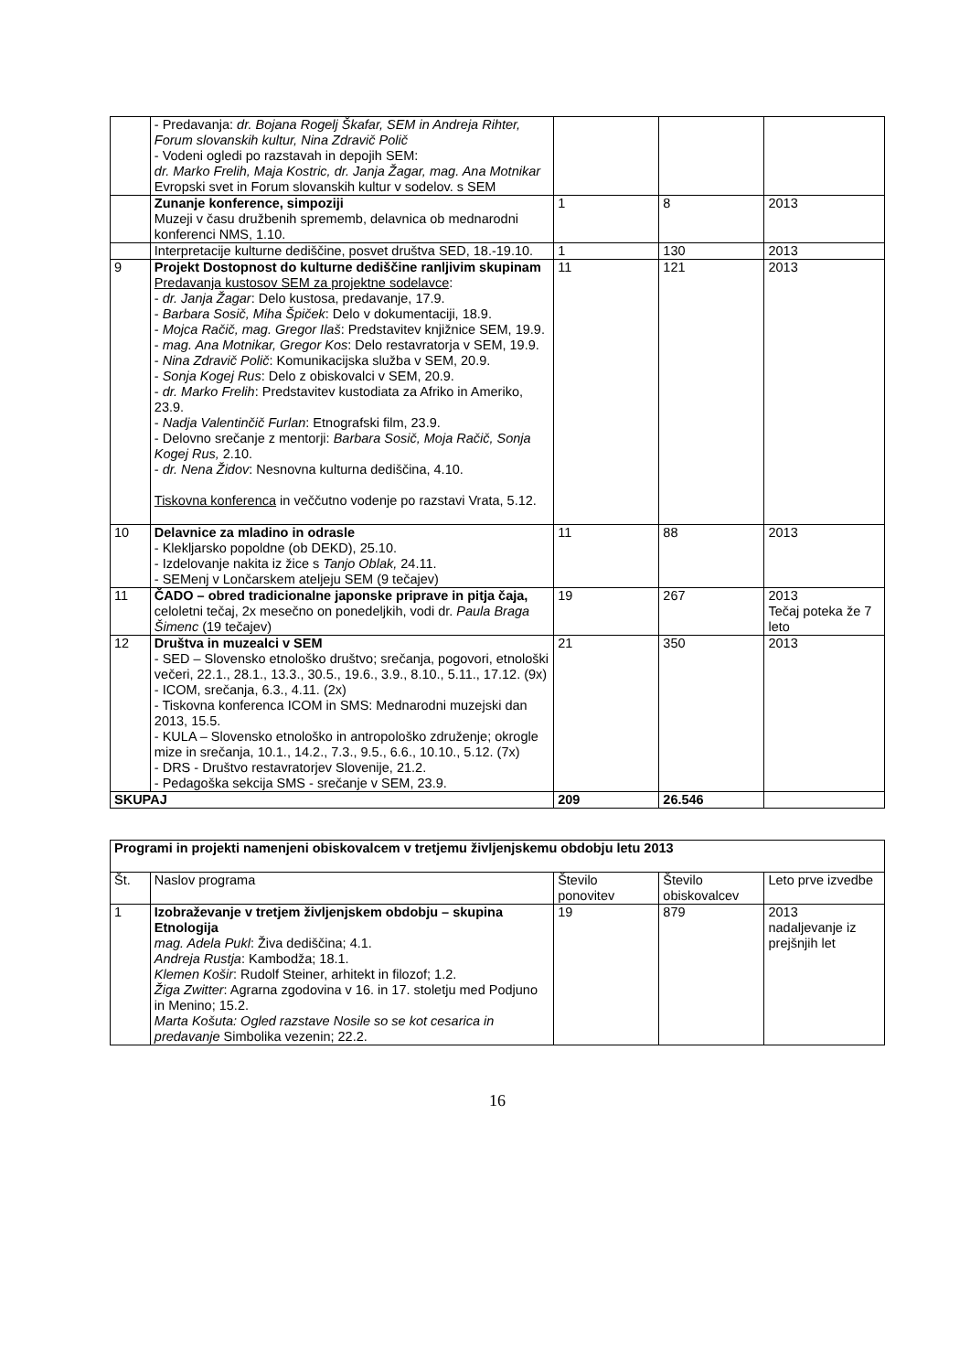| | - Predavanja: dr. Bojana Rogelj Škafar, SEM in Andreja Rihter, Forum slovanskih kultur, Nina Zdravič Polič - Vodeni ogledi po razstavah in depojih SEM: dr. Marko Frelih, Maja Kostric, dr. Janja Žagar, mag. Ana Motnikar Evropski svet in Forum slovanskih kultur v sodelov. s SEM | | | |
| | Zunanje konference, simpoziji Muzeji v času družbenih sprememb, delavnica ob mednarodni konferenci NMS, 1.10. | 1 | 8 | 2013 |
| | Interpretacije kulturne dediščine, posvet društva SED, 18.-19.10. | 1 | 130 | 2013 |
| 9 | Projekt Dostopnost do kulturne dediščine ranljivim skupinam Predavanja kustosov SEM za projektne sodelavce : - dr. Janja Žagar : Delo kustosa, predavanje, 17.9. - Barbara Sosič, Miha Špiček : Delo v dokumentaciji, 18.9. - Mojca Račič, mag. Gregor Ilaš : Predstavitev knjižnice SEM, 19.9. - mag. Ana Motnikar, Gregor Kos : Delo restavratorja v SEM, 19.9. - Nina Zdravič Polič : Komunikacijska služba v SEM, 20.9. - Sonja Kogej Rus : Delo z obiskovalci v SEM, 20.9. - dr. Marko Frelih : Predstavitev kustodiata za Afriko in Ameriko, 23.9. - Nadja Valentinčič Furlan : Etnografski film, 23.9. - Delovno srečanje z mentorji: Barbara Sosič, Moja Račič, Sonja Kogej Rus, 2.10. - dr. Nena Židov : Nesnovna kulturna dediščina, 4.10. Tiskovna konferenca in veččutno vodenje po razstavi Vrata, 5.12. | 11 | 121 | 2013 |
| 10 | Delavnice za mladino in odrasle - Klekljarsko popoldne (ob DEKD), 25.10. - Izdelovanje nakita iz žice s Tanjo Oblak, 24.11. - SEMenj v Lončarskem ateljeju SEM (9 tečajev) | 11 | 88 | 2013 |
| 11 | ČADO – obred tradicionalne japonske priprave in pitja čaja, celoletni tečaj, 2x mesečno on ponedeljkih, vodi dr. Paula Braga Šimenc (19 tečajev) | 19 | 267 | 2013 Tečaj poteka že 7 leto |
| 12 | Društva in muzealci v SEM - SED – Slovensko etnološko društvo; srečanja, pogovori, etnološki večeri, 22.1., 28.1., 13.3., 30.5., 19.6., 3.9., 8.10., 5.11., 17.12. (9x) - ICOM, srečanja, 6.3., 4.11. (2x) - Tiskovna konferenca ICOM in SMS: Mednarodni muzejski dan 2013, 15.5. - KULA – Slovensko etnološko in antropološko združenje; okrogle mize in srečanja, 10.1., 14.2., 7.3., 9.5., 6.6., 10.10., 5.12. (7x) - DRS - Društvo restavratorjev Slovenije, 21.2. - Pedagoška sekcija SMS - srečanje v SEM, 23.9. | 21 | 350 | 2013 |
| SKUPAJ | | 209 | 26.546 | |
| Programi in projekti namenjeni obiskovalcem v tretjemu življenjskemu obdobju letu 2013 | | | | |
| --- | --- | --- | --- | --- |
| Št. | Naslov programa | Število ponovitev | Število obiskovalcev | Leto prve izvedbe |
| 1 | Izobraževanje v tretjem življenjskem obdobju – skupina Etnologija mag. Adela Pukl : Živa dediščina; 4.1. Andreja Rustja : Kambodža; 18.1. Klemen Košir : Rudolf Steiner, arhitekt in filozof; 1.2. Žiga Zwitter : Agrarna zgodovina v 16. in 17. stoletju med Podjuno in Menino; 15.2. Marta Košuta: Ogled razstave Nosile so se kot cesarica in predavanje Simbolika vezenin; 22.2. | 19 | 879 | 2013 nadaljevanje iz prejšnjih let |
16